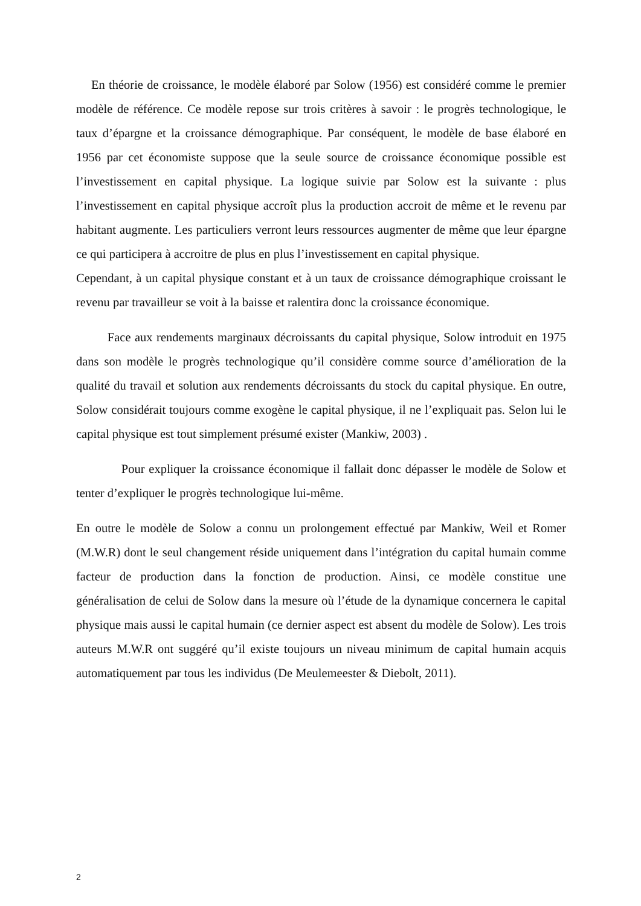En théorie de croissance, le modèle élaboré par Solow (1956) est considéré comme le premier modèle de référence. Ce modèle repose sur trois critères à savoir : le progrès technologique, le taux d’épargne et la croissance démographique. Par conséquent, le modèle de base élaboré en 1956 par cet économiste suppose que la seule source de croissance économique possible est l’investissement en capital physique. La logique suivie par Solow est la suivante : plus l’investissement en capital physique accroît plus la production accroit de même et le revenu par habitant augmente. Les particuliers verront leurs ressources augmenter de même que leur épargne ce qui participera à accroitre de plus en plus l’investissement en capital physique.
Cependant, à un capital physique constant et à un taux de croissance démographique croissant le revenu par travailleur se voit à la baisse et ralentira donc la croissance économique.
Face aux rendements marginaux décroissants du capital physique, Solow introduit en 1975 dans son modèle le progrès technologique qu’il considère comme source d’amélioration de la qualité du travail et solution aux rendements décroissants du stock du capital physique. En outre, Solow considérait toujours comme exogène le capital physique, il ne l’expliquait pas. Selon lui le capital physique est tout simplement présumé exister (Mankiw, 2003) .
Pour expliquer la croissance économique il fallait donc dépasser le modèle de Solow et tenter d’expliquer le progrès technologique lui-même.
En outre le modèle de Solow a connu un prolongement effectué par Mankiw, Weil et Romer (M.W.R) dont le seul changement réside uniquement dans l’intégration du capital humain comme facteur de production dans la fonction de production. Ainsi, ce modèle constitue une généralisation de celui de Solow dans la mesure où l’étude de la dynamique concernera le capital physique mais aussi le capital humain (ce dernier aspect est absent du modèle de Solow). Les trois auteurs M.W.R ont suggéré qu’il existe toujours un niveau minimum de capital humain acquis automatiquement par tous les individus (De Meulemeester & Diebolt, 2011).
2